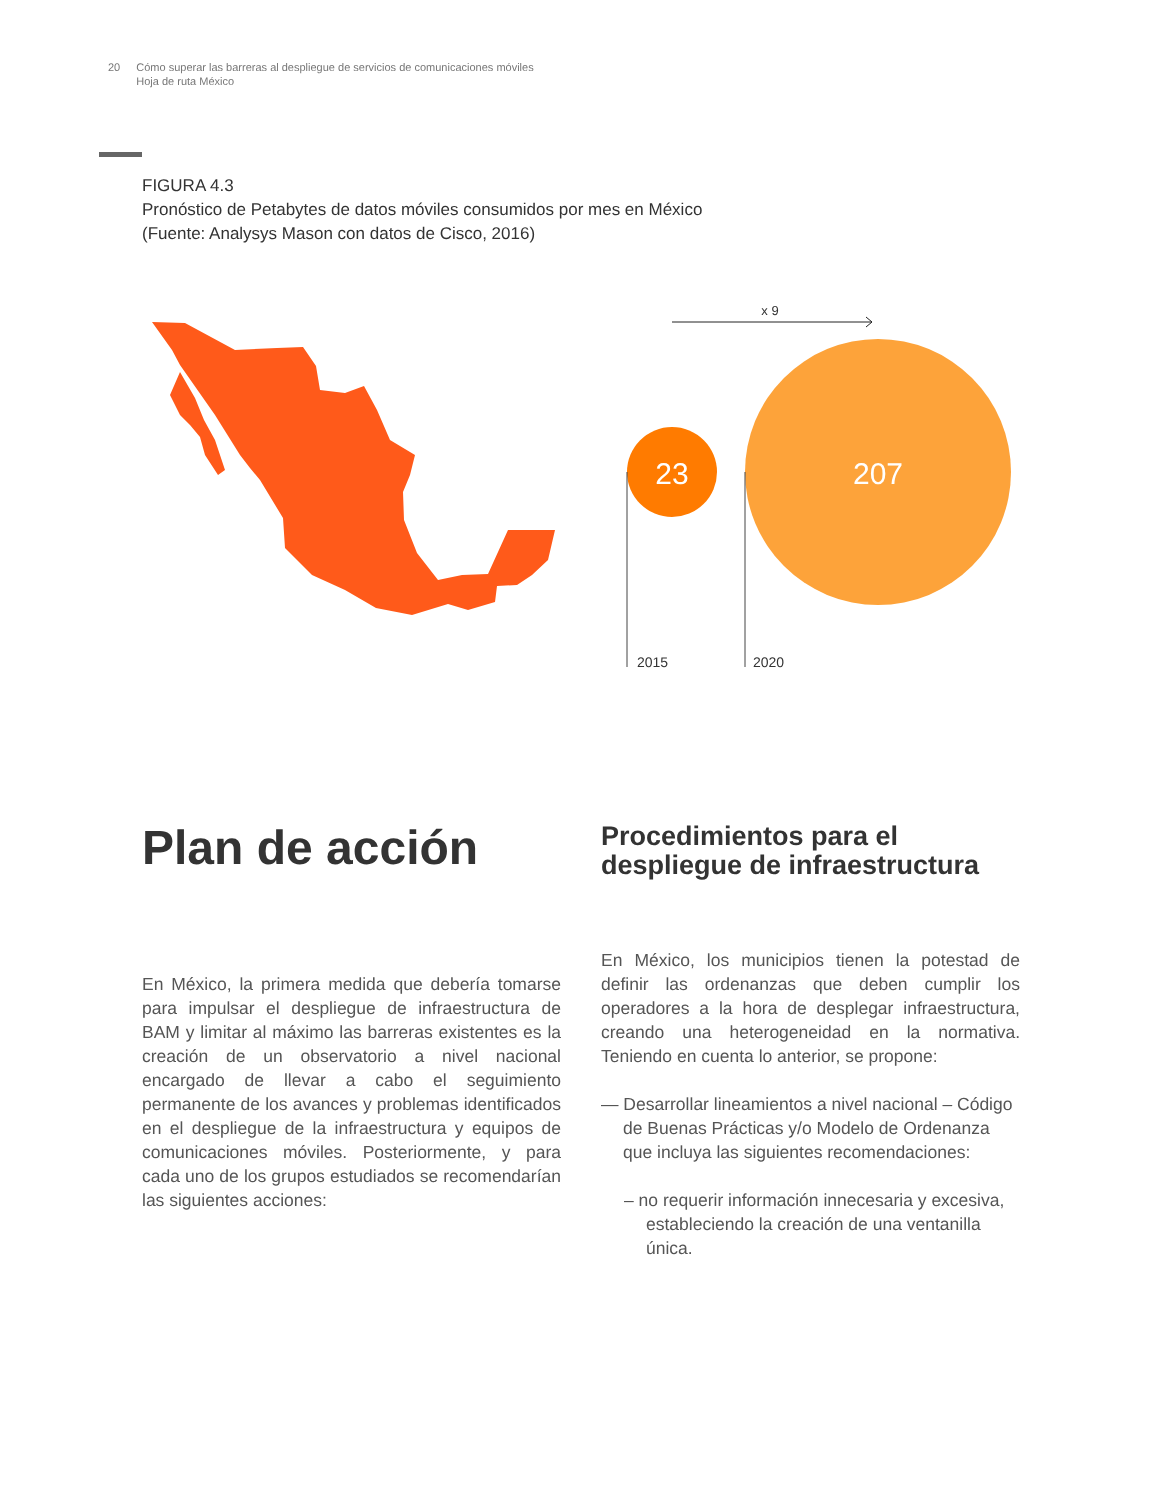20 Cómo superar las barreras al despliegue de servicios de comunicaciones móviles
Hoja de ruta México
FIGURA 4.3
Pronóstico de Petabytes de datos móviles consumidos por mes en México
(Fuente: Analysys Mason con datos de Cisco, 2016)
23
207
x 9
2015
2020
Plan de acción
Procedimientos para el
despliegue de infraestructura
En México, la primera medida que debería tomarse para impulsar el despliegue de infraestructura de BAM y limitar al máximo las barreras existentes es la creación de un observatorio a nivel nacional encargado de llevar a cabo el seguimiento permanente de los avances y problemas identificados en el despliegue de la infraestructura y equipos de comunicaciones móviles. Posteriormente, y para cada uno de los grupos estudiados se recomendarían las siguientes acciones:
En México, los municipios tienen la potestad de definir las ordenanzas que deben cumplir los operadores a la hora de desplegar infraestructura, creando una heterogeneidad en la normativa. Teniendo en cuenta lo anterior, se propone:
— Desarrollar lineamientos a nivel nacional – Código de Buenas Prácticas y/o Modelo de Ordenanza que incluya las siguientes recomendaciones:
– no requerir información innecesaria y excesiva, estableciendo la creación de una ventanilla única.